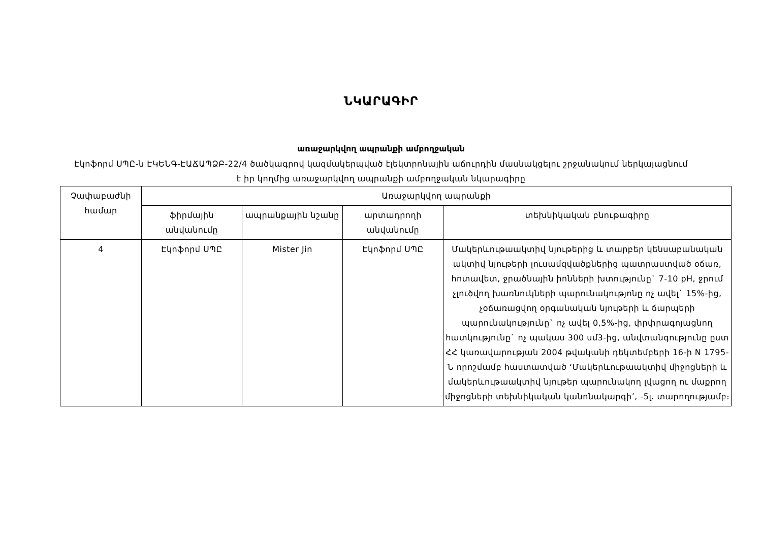ՆԿԱՐԱԳԻՐ
առաջարկվող ապրանքի ամբողջական
Էկոֆորմ ՍՊԸ-ն ԷԿԵՆԳ-ԷԱՃԱՊՁԲ-22/4 ծածկագրով կազմակերպված էլեկտրոնային աճուրդին մասնակցելու շրջանակում ներկայացնում է իր կողմից առաջարկվող ապրանքի ամբողջական նկարագիրը
| Չափաբաժնի համար | Առաջարկվող ապրանքի | | | |
| --- | --- | --- | --- | --- |
| | ֆիրմային անվանումը | ապրանքային նշանը | արտադրողի անվանումը | տեխնիկական բնութագիրը |
| 4 | Էկոֆորմ ՍՊԸ | Mister Jin | Էկոֆորմ ՍՊԸ | Մակերևութաակտիվ նյութերից և տարբեր կենսաբանական ակտիվ նյութերի լուսամզվածքներից պատրաստված օճառ, հոտավետ, ջրածնային իոնների խտությունը` 7-10 pH, ջրում չլուծվող խառնուկների պարունակությոնը ոչ ավել` 15%-ից, չօճառացվող օրգանական նյութերի և ճարպերի պարունակությունը` ոչ ավել 0,5%-ից, փրփրագոյացնող հատկությունը` ոչ պակաս 300 սմ3-ից, անվտանգությունը ըստ ՀՀ կառավարության 2004 թվականի դեկտեմբերի 16-ի N 1795-Ն որոշմամբ հաստատված ‘Մակերևութաակտիվ միջոցների և մակերևութաակտիվ նյութեր պարունակող լվացող ու մաքրող միջոցների տեխնիկական կանոնակարգի’, -5լ. տարողությամբ։ |